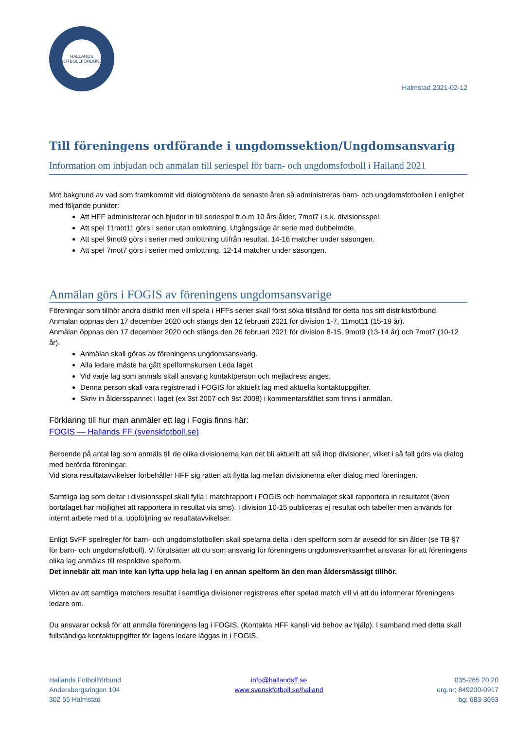HALLANDS
FOTBOLLFÖRBUND
Halmstad 2021-02-12
Till föreningens ordförande i ungdomssektion/Ungdomsansvarig
Information om inbjudan och anmälan till seriespel för barn- och ungdomsfotboll i Halland 2021
Mot bakgrund av vad som framkommit vid dialogmötena de senaste åren så administreras barn- och ungdomsfotbollen i enlighet med följande punkter:
Att HFF administrerar och bjuder in till seriespel fr.o.m 10 års ålder, 7mot7 i s.k. divisionsspel.
Att spel 11mot11 görs i serier utan omlottning. Utgångsläge är serie med dubbelmöte.
Att spel 9mot9 görs i serier med omlottning utifrån resultat. 14-16 matcher under säsongen.
Att spel 7mot7 görs i serier med omlottning. 12-14 matcher under säsongen.
Anmälan görs i FOGIS av föreningens ungdomsansvarige
Föreningar som tillhör andra distrikt men vill spela i HFFs serier skall först söka tillstånd för detta hos sitt distriktsförbund.
Anmälan öppnas den 17 december 2020 och stängs den 12 februari 2021 för division 1-7, 11mot11 (15-19 år).
Anmälan öppnas den 17 december 2020 och stängs den 26 februari 2021 för division 8-15, 9mot9 (13-14 år) och 7mot7 (10-12 år).
Anmälan skall göras av föreningens ungdomsansvarig.
Alla ledare måste ha gått spelformskursen Leda laget
Vid varje lag som anmäls skall ansvarig kontaktperson och mejladress anges.
Denna person skall vara registrerad i FOGIS för aktuellt lag med aktuella kontaktuppgifter.
Skriv in åldersspannet i laget (ex 3st 2007 och 9st 2008) i kommentarsfältet som finns i anmälan.
Förklaring till hur man anmäler ett lag i Fogis finns här:
FOGIS — Hallands FF (svenskfotboll.se)
Beroende på antal lag som anmäls till de olika divisionerna kan det bli aktuellt att slå ihop divisioner, vilket i så fall görs via dialog med berörda föreningar.
Vid stora resultatavvikelser förbehåller HFF sig rätten att flytta lag mellan divisionerna efter dialog med föreningen.
Samtliga lag som deltar i divisionsspel skall fylla i matchrapport i FOGIS och hemmalaget skall rapportera in resultatet (även bortalaget har möjlighet att rapportera in resultat via sms). I division 10-15 publiceras ej resultat och tabeller men används för internt arbete med bl.a. uppföljning av resultatavvikelser.
Enligt SvFF spelregler för barn- och ungdomsfotbollen skall spelarna delta i den spelform som är avsedd för sin ålder (se TB §7 för barn- och ungdomsfotboll). Vi förutsätter att du som ansvarig för föreningens ungdomsverksamhet ansvarar för att föreningens olika lag anmälas till respektive spelform.
Det innebär att man inte kan lyfta upp hela lag i en annan spelform än den man åldersmässigt tillhör.
Vikten av att samtliga matchers resultat i samtliga divisioner registreras efter spelad match vill vi att du informerar föreningens ledare om.
Du ansvarar också för att anmäla föreningens lag i FOGIS. (Kontakta HFF kansli vid behov av hjälp). I samband med detta skall fullständiga kontaktuppgifter för lagens ledare läggas in i FOGIS.
Hallands Fotbollförbund
Andersbergsringen 104
302 55 Halmstad
info@hallandsff.se
www.svenskfotboll.se/halland
035-265 20 20
org.nr; 849200-0917
bg: 683-3693